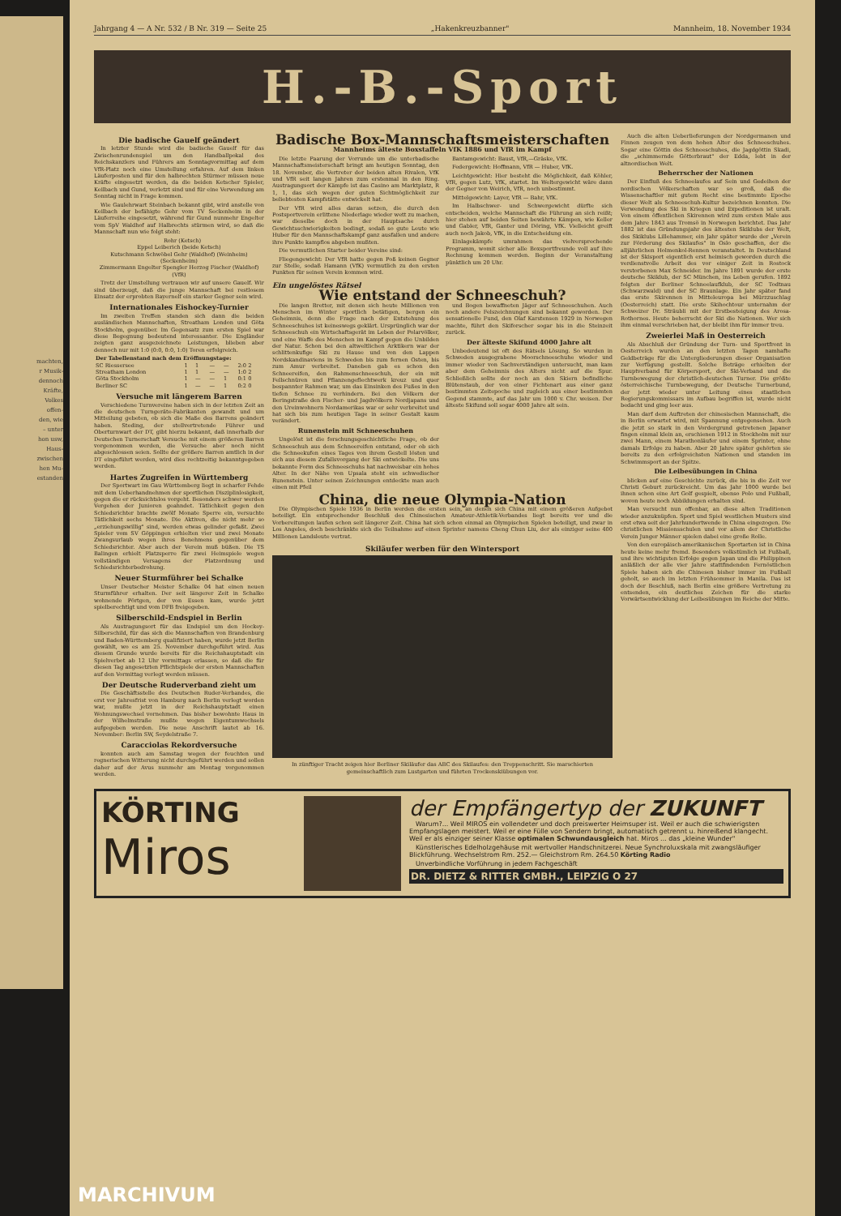machten,
r Musik-
dennoch
Kräfte,
Volkes
offen-
den, wie
– unter
hon usw,
Haus-
zwischen
hen Mu-
estanden
Jahrgang 4 — A Nr. 532 / B Nr. 319 — Seite 25 „Hakenkreuzbanner" Mannheim, 18. November 1934
H.-B.-Sport
Die badische Gauelf geändert
In letzter Stunde wird die badische Gauelf für das Zwischenrundenspiel um den Handballpokal des Reichskanzlers und Führers am Sonntagvormittag auf dem VfR-Platz noch eine Umstellung erfahren. Auf dem linken Läuferposten und für den halbrechten Stürmer müssen neue Kräfte eingesetzt werden, da die beiden Ketscher Spieler, Keilbach und Gund, verletzt sind und für eine Verwendung am Sonntag nicht in Frage kommen.
Wie Gaulehrwart Steinbach bekannt gibt, wird anstelle von Keilbach der befähigte Gehr vom TV Seckenheim in der Läuferreihe eingesetzt, während für Gund nunmehr Engelter vom SpV Waldhof auf Halbrechts stürmen wird, so daß die Mannschaft nun wie folgt steht:
Rohr (Ketsch)
Eppel Leiberich (beide Ketsch)
Kutschmann Schwöbel Gehr (Waldhof) (Weinheim) (Seckenheim)
Zimmermann Engelter Spengler Herzog Fischer (Waldhof) (VfR)
Trotz der Umstellung vertrauen wir auf unsere Gauelf. Wir sind überzeugt, daß die junge Mannschaft bei restlosem Einsatz der erprobten Bayernelf ein starker Gegner sein wird.
Internationales Eishockey-Turnier
Im zweiten Treffen standen sich dann die beiden ausländischen Mannschaften, Streatham London und Göta Stockholm, gegenüber. Im Gegensatz zum ersten Spiel war diese Begegnung bedeutend interessanter. Die Engländer zeigten ganz ausgezeichnete Leistungen, blieben aber dennoch nur mit 1:0 (0:0, 0:0, 1:0) Toren erfolgreich.
| Der Tabellenstand nach dem Eröffnungstage: | | | | | |
| --- | --- | --- | --- | --- | --- |
| SC Riessersee | 1 | 1 | — | — | 2:0 2 |
| Streatham London | 1 | 1 | — | — | 1:0 2 |
| Göta Stockholm | 1 | — | — | 1 | 0:1 0 |
| Berliner SC | 1 | — | — | 1 | 0:2 0 |
Versuche mit längerem Barren
Verschiedene Turnvereine haben sich in der letzten Zeit an die deutschen Turngeräte-Fabrikanten gewandt und um Mitteilung gebeten, ob sich die Maße des Barrens geändert haben. Steding, der stellvertretende Führer und Oberturnwart der DT, gibt hierzu bekannt, daß innerhalb der Deutschen Turnerschaft Versuche mit einem größeren Barren vorgenommen werden, die Versuche aber noch nicht abgeschlossen seien. Sollte der größere Barren amtlich in der DT eingeführt werden, wird dies rechtzeitig bekanntgegeben werden.
Hartes Zugreifen in Württemberg
Der Sportwart im Gau Württemberg liegt in scharfer Fehde mit dem Ueberhandnehmen der sportlichen Disziplinlosigkeit, gegen die er rücksichtslos vorgeht. Besonders schwer werden Vergehen der Junioren geahndet. Tätlichkeit gegen den Schiedsrichter brachte zwölf Monate Sperre ein, versuchte Tätlichkeit sechs Monate. Die Aktiven, die nicht mehr so „erziehungswillig" sind, werden etwas gelinder gefaßt. Zwei Spieler vom SV Göppingen erhielten vier und zwei Monate Zwangsurlaub wegen ihres Benehmens gegenüber dem Schiedsrichter. Aber auch der Verein muß büßen. Die TS Balingen erhielt Platzsperre für zwei Heimspiele wegen vollständigen Versagens der Platzordnung und Schiedsrichterbedrohung.
Neuer Sturmführer bei Schalke
Unser Deutscher Meister Schalke 04 hat einen neuen Sturmführer erhalten. Der seit längerer Zeit in Schalke wohnende Pörtgen, der von Essen kam, wurde jetzt spielberechtigt und vom DFB freigegeben.
Silberschild-Endspiel in Berlin
Als Austragungsort für das Endspiel um den Hockey-Silberschild, für das sich die Mannschaften von Brandenburg und Baden-Württemberg qualifiziert haben, wurde jetzt Berlin gewählt, wo es am 25. November durchgeführt wird. Aus diesem Grunde wurde bereits für die Reichshauptstadt ein Spielverbot ab 12 Uhr vormittags erlassen, so daß die für diesen Tag angesetzten Pflichtspiele der ersten Mannschaften auf den Vormittag verlegt werden müssen.
Der Deutsche Ruderverband zieht um
Die Geschäftsstelle des Deutschen Ruder-Verbandes, die erst vor Jahresfrist von Hamburg nach Berlin verlegt worden war, mußte jetzt in der Reichshauptstadt einen Wohnungswechsel vornehmen. Das bisher bewohnte Haus in der Wilhelmstraße mußte wegen Eigentumwechsels aufgegeben werden. Die neue Anschrift lautet ab 16. November: Berlin SW, Seydelstraße 7.
Caracciolas Rekordversuche
konnten auch am Samstag wegen der feuchten und regnerischen Witterung nicht durchgeführt werden und sollen daher auf der Avus nunmehr am Montag vorgenommen werden.
Badische Box-Mannschaftsmeisterschaften
Mannheims älteste Boxstaffeln VfK 1886 und VfR im Kampf
Die letzte Paarung der Vorrunde um die unterbadische Mannschaftsmeisterschaft bringt am heutigen Sonntag, den 18. November, die Vertreter der beiden alten Rivalen, VfK und VfR seit langen Jahren zum erstenmal in den Ring. Austragungsort der Kämpfe ist das Casino am Marktplatz, R 1, 1, das sich wegen der guten Sichtmöglichkeit zur beliebtesten Kampfstätte entwickelt hat.
Der VfR wird alles daran setzen, die durch den Postsportverein erlittene Niederlage wieder wett zu machen, war dieselbe doch in der Hauptsache durch Gewichtsschwierigkeiten bedingt, sodaß so gute Leute wie Huber für den Mannschaftskampf ganz ausfallen und andere ihre Punkte kampflos abgeben mußten.
Die vermutlichen Starter beider Vereine sind:
Fliegengewicht: Der VfR hatte gegen Poß keinen Gegner zur Stelle, sodaß Hamann (VfK) vermutlich zu den ersten Punkten für seinen Verein kommen wird.
Bantamgewicht: Baust, VfR,—Gräske, VfK.
Federgewicht: Hoffmann, VfR — Huber, VfK.
Leichtgewicht: Hier besteht die Möglichkeit, daß Köhler, VfR, gegen Lutz, VfK, startet. Im Weltergewicht wäre dann der Gegner von Weirich, VfR, noch unbestimmt.
Mittelgewicht: Layer, VfR — Bahr, VfK.
Im Halbschwer- und Schwergewicht dürfte sich entscheiden, welche Mannschaft die Führung an sich reißt; hier stehen auf beiden Seiten bewährte Kämpen, wie Keller und Gabler, VfR, Ganter und Döring, VfK. Vielleicht greift auch noch Jakob, VfK, in die Entscheidung ein.
Einlagekämpfe umrahmen das vielversprechende Programm, womit sicher alle Boxsportfreunde voll auf ihre Rechnung kommen werden. Beginn der Veranstaltung pünktlich um 20 Uhr.
Ein ungelöstes Rätsel
Wie entstand der Schneeschuh?
Die langen Bretter, mit denen sich heute Millionen von Menschen im Winter sportlich betätigen, bergen ein Geheimnis, denn die Frage nach der Entstehung des Schneeschuhes ist keineswegs geklärt. Ursprünglich war der Schneeschuh ein Wirtschaftsgerät im Leben der Polarvölker, und eine Waffe des Menschen im Kampf gegen die Unbilden der Natur. Schon bei den altweltlichen Arktikern war der schlittenkufige Ski zu Hause und von den Lappen Nordskandinaviens in Schweden bis zum fernen Osten, bis zum Amur verbreitet. Daneben gab es schon den Schneereifen, den Rahmenschneeschuh, der ein mit Fellschnüren und Pflanzengeflechtwerk kreuz und quer bespannter Rahmen war, um das Einsinken des Fußes in den tiefen Schnee zu verhindern. Bei den Völkern der Beringstraße den Fischer- und Jagdvölkern Nordjapans und den Ureinwohnern Nordamerikas war er sehr verbreitet und hat sich bis zum heutigen Tage in seiner Gestalt kaum verändert.
Runenstein mit Schneeschuhen
Ungelöst ist die forschungsgeschichtliche Frage, ob der Schneeschuh aus dem Schneereifen entstand, oder ob sich die Schneekufen eines Tages von ihrem Gestell lösten und sich aus diesem Zufallsvorgang der Ski entwickelte. Die uns bekannte Form des Schneeschuhs hat nachweisbar ein hohes Alter. In der Nähe von Upsala steht ein schwedischer Runenstein. Unter seinen Zeichnungen entdeckte man auch einen mit Pfeil
und Bogen bewaffneten Jäger auf Schneeschuhen. Auch noch andere Felszeichnungen sind bekannt geworden. Der sensationelle Fund, den Olaf Karstensen 1929 in Norwegen machte, führt den Skiforscher sogar bis in die Steinzeit zurück.
Der älteste Skifund 4000 Jahre alt
Unbedeutend ist oft des Rätsels Lösung. So wurden in Schweden ausgegrabene Moorschneeschuhe wieder und immer wieder von Sachverständigen untersucht, man kam aber dem Geheimnis des Alters nicht auf die Spur. Schließlich sollte der noch an den Skiern befindliche Blütenstaub, der von einer Fichtenart aus einer ganz bestimmten Zeitepoche und zugleich aus einer bestimmten Gegend stammte, auf das Jahr um 1000 v. Chr. weisen. Der älteste Skifund soll sogar 4000 Jahre alt sein.
China, die neue Olympia-Nation
Die Olympischen Spiele 1936 in Berlin werden die ersten sein, an denen sich China mit einem größeren Aufgebot beteiligt. Ein entsprechender Beschluß des Chinesischen Amateur-Athletik-Verbandes liegt bereits vor und die Vorbereitungen laufen schon seit längerer Zeit. China hat sich schon einmal an Olympischen Spielen beteiligt, und zwar in Los Angeles, doch beschränkte sich die Teilnahme auf einen Sprinter namens Cheng Chun Liu, der als einziger seine 400 Millionen Landsleute vertrat.
Skiläufer werben für den Wintersport
In zünftiger Tracht zeigen hier Berliner Skiläufer das ABC des Skilaufes: den Treppenschritt. Sie marschierten gemeinschaftlich zum Lustgarten und führten Trockenskiübungen vor.
Auch die alten Ueberlieferungen der Nordgermanen und Finnen zeugen von dem hohen Alter des Schneeschuhes. Sogar eine Göttin des Schneeschuhes, die Jagdgöttin Skadi, die „schimmernde Götterbraut" der Edda, lebt in der altnordischen Welt.
Beherrscher der Nationen
Der Einfluß des Schneelaufes auf Sein und Gedeihen der nordischen Völkerschaften war so groß, daß die Wissenschaftler mit gutem Recht eine bestimmte Epoche dieser Welt als Schneeschuh-Kultur bezeichnen konnten. Die Verwendung des Ski in Kriegen und Expeditionen ist uralt. Von einem öffentlichen Skirennen wird zum ersten Male aus dem Jahre 1843 aus Tromsö in Norwegen berichtet. Das Jahr 1882 ist das Gründungsjahr des ältesten Skiklubs der Welt, des Skiklubs Lillehammer, ein Jahr später wurde der „Verein zur Förderung des Skilaufes" in Oslo geschaffen, der die alljährlichen Holmenkol-Rennen veranstaltet. In Deutschland ist der Skisport eigentlich erst heimisch geworden durch die verdienstvolle Arbeit des vor einiger Zeit in Rostock verstorbenen Max Schneider. Im Jahre 1891 wurde der erste deutsche Skiklub, der SC München, ins Leben gerufen. 1892 folgten der Berliner Schneelaufklub, der SC Todtnau (Schwarzwald) und der SC Braunlage. Ein Jahr später fand das erste Skirennen in Mitteleuropa bei Mürzzuschlag (Oesterreich) statt. Die erste Skihochtour unternahm der Schweizer Dr. Sträubli mit der Erstbesteigung des Arosa-Rothornes. Heute beherrscht der Ski die Nationen. Wer sich ihm einmal verschrieben hat, der bleibt ihm für immer treu.
Zweierlei Maß in Oesterreich
Als Abschluß der Gründung der Turn- und Sportfront in Oesterreich wurden an den letzten Tagen namhafte Geldbeträge für die Untergliederungen dieser Organisation zur Verfügung gestellt. Solche Beträge erhielten der Hauptverband für Körpersport, der Ski-Verband und die Turnbewegung der christlich-deutschen Turner. Die größte österreichische Turnbewegung, der Deutsche Turnerbund, der jetzt wieder unter Leitung eines staatlichen Regierungskommissars im Aufbau begriffen ist, wurde nicht bedacht und ging leer aus.
Man darf dem Auftreten der chinesischen Mannschaft, die in Berlin erwartet wird, mit Spannung entgegensehen. Auch die jetzt so stark in den Vordergrund getretenen Japaner fingen einmal klein an, erschienen 1912 in Stockholm mit nur zwei Mann, einem Marathonläufer und einem Sprinter, ohne damals Erfolge zu haben. Aber 20 Jahre später gehörten sie bereits zu den erfolgreichsten Nationen und standen im Schwimmsport an der Spitze.
Die Leibesübungen in China
blicken auf eine Geschichte zurück, die bis in die Zeit vor Christi Geburt zurückreicht. Um das Jahr 1000 wurde bei ihnen schon eine Art Golf gespielt, ebenso Polo und Fußball, wovon heute noch Abbildungen erhalten sind.
Man versucht nun offenbar, an diese alten Traditionen wieder anzuknüpfen. Sport und Spiel westlichen Musters sind erst etwa seit der Jahrhundertwende in China eingezogen. Die christlichen Missionsschulen und vor allem der Christliche Verein Junger Männer spielen dabei eine große Rolle.
Von den europäisch-amerikanischen Sportarten ist in China heute keine mehr fremd. Besonders volkstümlich ist Fußball, und ihre wichtigsten Erfolge gegen Japan und die Philippinen anläßlich der alle vier Jahre stattfindenden Fernöstlichen Spiele haben sich die Chinesen bisher immer im Fußball geholt, so auch im letzten Frühsommer in Manila. Das ist doch der Beschluß, nach Berlin eine größere Vertretung zu entsenden, ein deutliches Zeichen für die starke Vorwärtsentwicklung der Leibesübungen im Reiche der Mitte.
KÖRTING
Miros
der Empfängertyp der ZUKUNFT
Warum?... Weil MIROS ein vollendeter und doch preiswerter Heimsuper ist. Weil er auch die schwierigsten Empfangslagen meistert. Weil er eine Fülle von Sendern bringt, automatisch getrennt u. hinreißend klangecht. Weil er als einziger seiner Klasse optimalen Schwundausgleich hat. Miros ... das „kleine Wunder"
Künstlerisches Edelholzgehäuse mit wertvoller Handschnitzerei. Neue Synchroluxskala mit zwangsläufiger Blickführung. Wechselstrom Rm. 252.— Gleichstrom Rm. 264.50 Körting Radio
Unverbindliche Vorführung in jedem Fachgeschäft
DR. DIETZ & RITTER GMBH., LEIPZIG O 27
MARCHIVUM